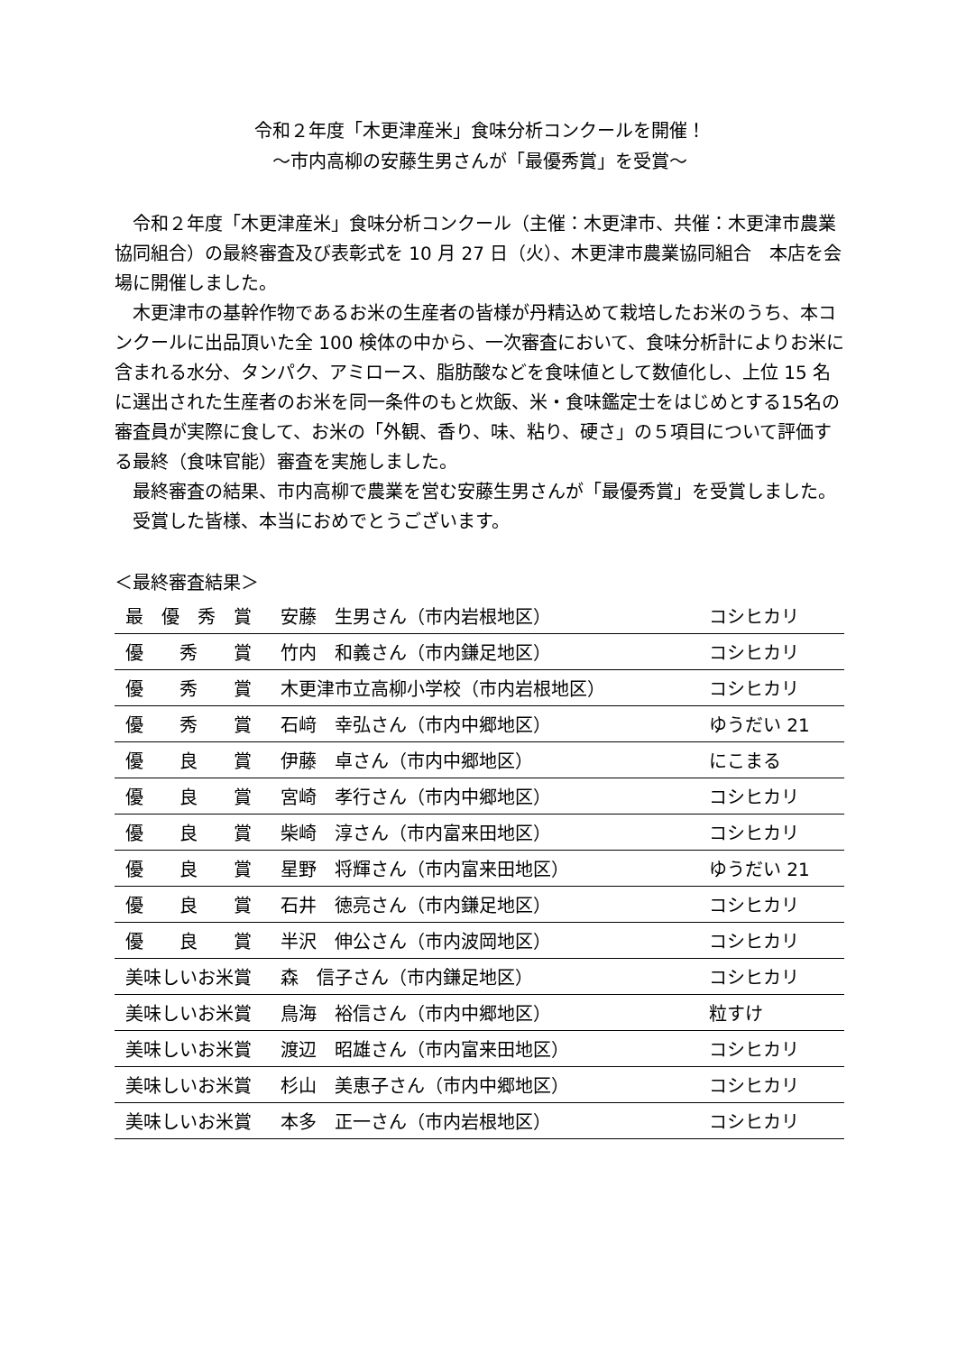令和２年度「木更津産米」食味分析コンクールを開催！
～市内高柳の安藤生男さんが「最優秀賞」を受賞～
令和２年度「木更津産米」食味分析コンクール（主催：木更津市、共催：木更津市農業協同組合）の最終審査及び表彰式を 10 月 27 日（火）、木更津市農業協同組合　本店を会場に開催しました。
木更津市の基幹作物であるお米の生産者の皆様が丹精込めて栽培したお米のうち、本コンクールに出品頂いた全 100 検体の中から、一次審査において、食味分析計によりお米に含まれる水分、タンパク、アミロース、脂肪酸などを食味値として数値化し、上位 15 名に選出された生産者のお米を同一条件のもと炊飯、米・食味鑑定士をはじめとする15名の審査員が実際に食して、お米の「外観、香り、味、粘り、硬さ」の５項目について評価する最終（食味官能）審査を実施しました。
最終審査の結果、市内高柳で農業を営む安藤生男さんが「最優秀賞」を受賞しました。
受賞した皆様、本当におめでとうございます。
＜最終審査結果＞
| 最 優 秀 賞 | 安藤 生男さん（市内岩根地区） | コシヒカリ |
| 優 秀 賞 | 竹内 和義さん（市内鎌足地区） | コシヒカリ |
| 優 秀 賞 | 木更津市立高柳小学校（市内岩根地区） | コシヒカリ |
| 優 秀 賞 | 石﨑 幸弘さん（市内中郷地区） | ゆうだい 21 |
| 優 良 賞 | 伊藤 卓さん（市内中郷地区） | にこまる |
| 優 良 賞 | 宮崎 孝行さん（市内中郷地区） | コシヒカリ |
| 優 良 賞 | 柴崎 淳さん（市内富来田地区） | コシヒカリ |
| 優 良 賞 | 星野 将輝さん（市内富来田地区） | ゆうだい 21 |
| 優 良 賞 | 石井 徳亮さん（市内鎌足地区） | コシヒカリ |
| 優 良 賞 | 半沢 伸公さん（市内波岡地区） | コシヒカリ |
| 美味しいお米賞 | 森 信子さん（市内鎌足地区） | コシヒカリ |
| 美味しいお米賞 | 鳥海 裕信さん（市内中郷地区） | 粒すけ |
| 美味しいお米賞 | 渡辺 昭雄さん（市内富来田地区） | コシヒカリ |
| 美味しいお米賞 | 杉山 美恵子さん（市内中郷地区） | コシヒカリ |
| 美味しいお米賞 | 本多 正一さん（市内岩根地区） | コシヒカリ |